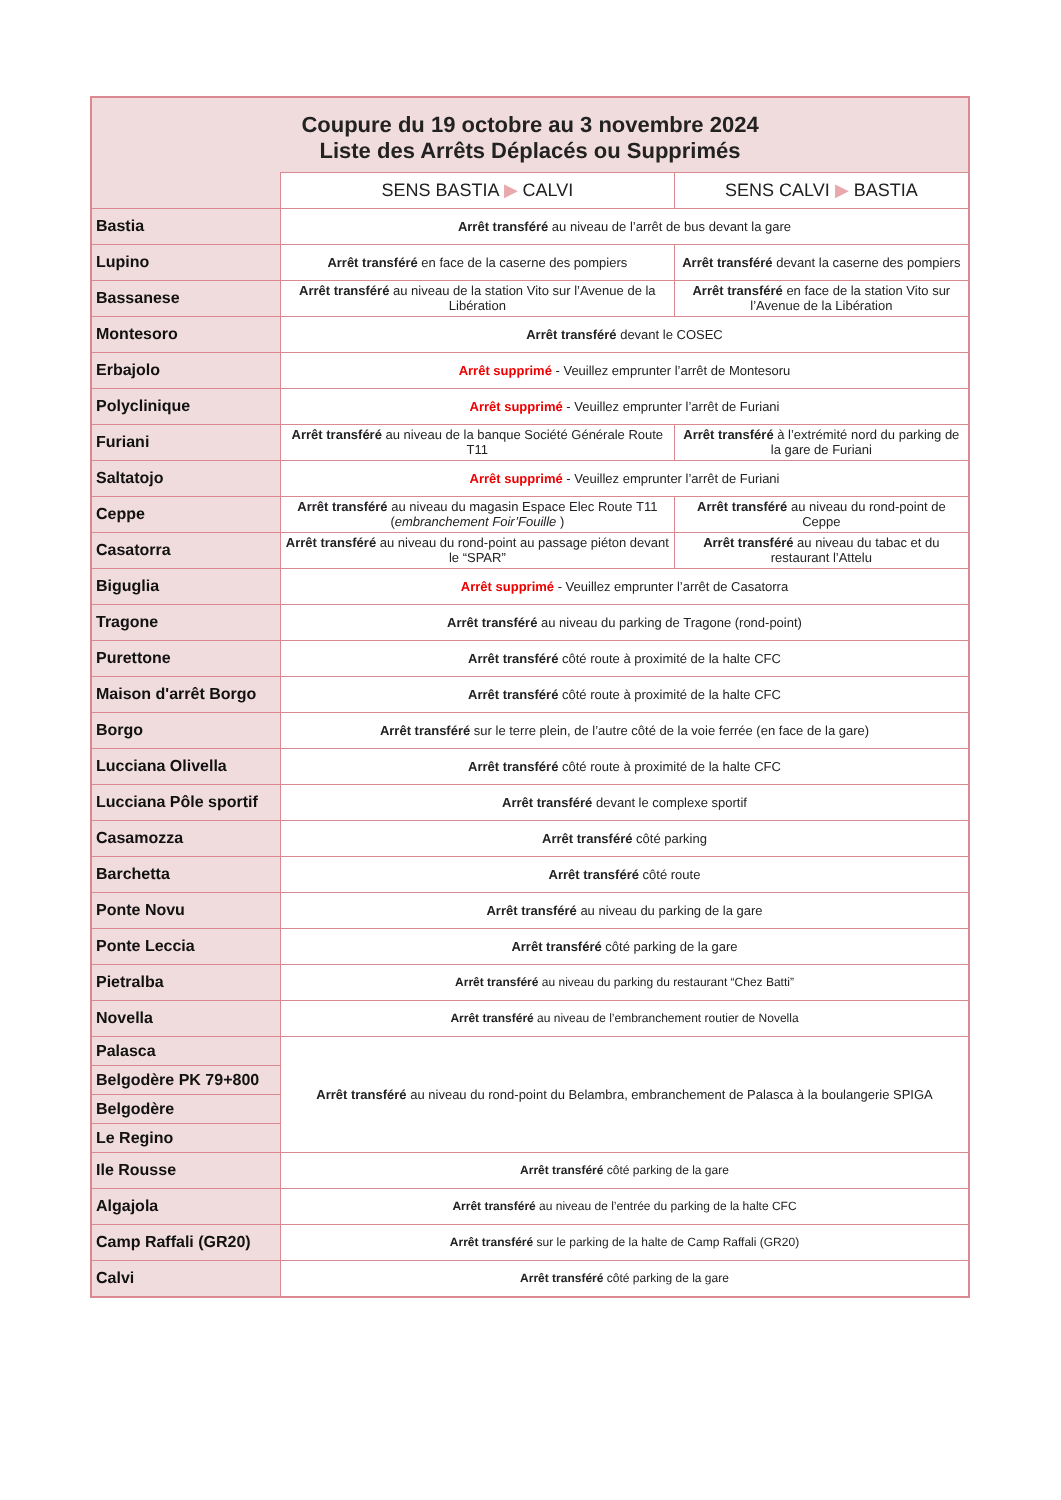| Coupure du 19 octobre au 3 novembre 2024 Liste des Arrêts Déplacés ou Supprimés | | |
| --- | --- | --- |
| | SENS BASTIA ▶ CALVI | SENS CALVI ▶ BASTIA |
| Bastia | Arrêt transféré au niveau de l’arrêt de bus devant la gare | |
| Lupino | Arrêt transféré en face de la caserne des pompiers | Arrêt transféré devant la caserne des pompiers |
| Bassanese | Arrêt transféré au niveau de la station Vito sur l’Avenue de la Libération | Arrêt transféré en face de la station Vito sur l’Avenue de la Libération |
| Montesoro | Arrêt transféré devant le COSEC | |
| Erbajolo | Arrêt supprimé - Veuillez emprunter l’arrêt de Montesoru | |
| Polyclinique | Arrêt supprimé - Veuillez emprunter l’arrêt de Furiani | |
| Furiani | Arrêt transféré au niveau de la banque Société Générale Route T11 | Arrêt transféré à l’extrémité nord du parking de la gare de Furiani |
| Saltatojo | Arrêt supprimé - Veuillez emprunter l’arrêt de Furiani | |
| Ceppe | Arrêt transféré au niveau du magasin Espace Elec Route T11 ( embranchement Foir’Fouille ) | Arrêt transféré au niveau du rond-point de Ceppe |
| Casatorra | Arrêt transféré au niveau du rond-point au passage piéton devant le “SPAR” | Arrêt transféré au niveau du tabac et du restaurant l’Attelu |
| Biguglia | Arrêt supprimé - Veuillez emprunter l’arrêt de Casatorra | |
| Tragone | Arrêt transféré au niveau du parking de Tragone (rond-point) | |
| Purettone | Arrêt transféré côté route à proximité de la halte CFC | |
| Maison d'arrêt Borgo | Arrêt transféré côté route à proximité de la halte CFC | |
| Borgo | Arrêt transféré sur le terre plein, de l’autre côté de la voie ferrée (en face de la gare) | |
| Lucciana Olivella | Arrêt transféré côté route à proximité de la halte CFC | |
| Lucciana Pôle sportif | Arrêt transféré devant le complexe sportif | |
| Casamozza | Arrêt transféré côté parking | |
| Barchetta | Arrêt transféré côté route | |
| Ponte Novu | Arrêt transféré au niveau du parking de la gare | |
| Ponte Leccia | Arrêt transféré côté parking de la gare | |
| Pietralba | Arrêt transféré au niveau du parking du restaurant “Chez Batti” | |
| Novella | Arrêt transféré au niveau de l’embranchement routier de Novella | |
| Palasca | Arrêt transféré au niveau du rond-point du Belambra, embranchement de Palasca à la boulangerie SPIGA | |
| Belgodère PK 79+800 | | |
| Belgodère | | |
| Le Regino | | |
| Ile Rousse | Arrêt transféré côté parking de la gare | |
| Algajola | Arrêt transféré au niveau de l’entrée du parking de la halte CFC | |
| Camp Raffali (GR20) | Arrêt transféré sur le parking de la halte de Camp Raffali (GR20) | |
| Calvi | Arrêt transféré côté parking de la gare | |